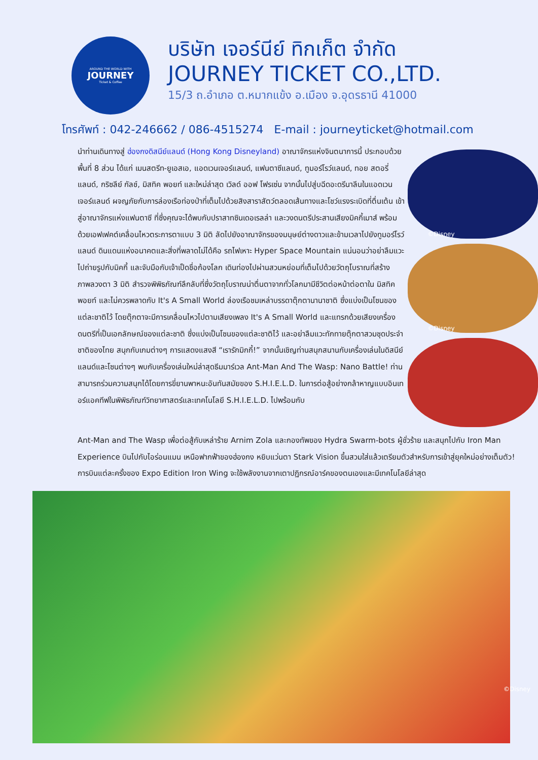AROUND THE WORLD WITH
JOURNEY
Ticket & Coffee
บริษัท เจอร์นีย์ ทิกเก็ต จำกัด
JOURNEY TICKET CO.,LTD.
15/3 ถ.อำเภอ ต.หมากแข้ง อ.เมือง จ.อุดรธานี 41000
โทรศัพท์ : 042-246662 / 086-4515274 E-mail : journeyticket@hotmail.com
นำท่านเดินทางสู่ ฮ่องกงดิสนีย์แลนด์ (Hong Kong Disneyland) อาณาจักรแห่งจินตนาการนี้ ประกอบด้วยพื้นที่ 8 ส่วน ได้แก่ เมนสตรีท-ยูเอสเอ, แอดเวนเจอร์แลนด์, แฟนตาซีแลนด์, ทูมอร์โรว์แลนด์, ทอย สตอรี่ แลนด์, กริซลีย์ กัลช์, มิสทิค พอยท์ และใหม่ล่าสุด เวิลด์ ออฟ โฟรเซ่น จากนั้นไปสู่บฉีดอะดรีนาลีนในแอดเวนเจอร์แลนด์ ผจญภัยกับการล่องเรือท่องป่าที่เต็มไปด้วยสิงสาราสัตว์ตลอดเส้นทางและโชว์แรงระเบิดที่ตื่นเต้น เข้าสู่อาณาจักรแห่งแฟนตาซี ที่ซึ่งคุณจะได้พบกับปราสาทซินเดอเรลล่า และวงดนตรีประสานเสียงมิคกี้เมาส์ พร้อมด้วยเอฟเฟคต์เคลื่อนไหวตระการตาแบบ 3 มิติ ลัดไปยังอาณาจักรของมนุษย์ต่างดาวและข้ามเวลาไปยังทูมอร์โรว์แลนด์ ดินแดนแห่งอนาคตและสิ่งที่พลาดไม่ได้คือ รถไฟเหาะ Hyper Space Mountain แน่นอนว่าอย่าลืมแวะไปถ่ายรูปกับมิคกี้ และจับมือกับเจ้าเป็ดชื่อก้องโลก เดินท่องไปผ่านสวนหย่อมที่เต็มไปด้วยวัตถุโบราณที่สร้างภาพลวงตา 3 มิติ สำรวจพิพิธภัณฑ์ลึกลับที่ซึ่งวัตถุโบราณน่าตื่นตาจากทั่วโลกมามีชีวิตต่อหน้าต่อตาใน มิสทิค พอยท์ และไม่ควรพลาดกับ It's A Small World ล่องเรือชมเหล่าบรรดาตุ๊กตานานาชาติ ซึ่งแบ่งเป็นโซนของแต่ละชาติไว้ โดยตุ๊กตาจะมีการเคลื่อนไหวไปตามเสียงเพลง It's A Small World และแทรกด้วยเสียงเครื่องดนตรีที่เป็นเอกลักษณ์ของแต่ละชาติ ซึ่งแบ่งเป็นโซนของแต่ละชาติไว้ และอย่าลืมแวะทักทายตุ๊กตาสวมชุดประจำชาติของไทย สนุกกับเกมต่างๆ การแสดงแสงสี “เรารักมิกกี้!” จากนั้นเชิญท่านสนุกสนานกับเครื่องเล่นในดิสนีย์แลนด์และโซนต่างๆ พบกับเครื่องเล่นใหม่ล่าสุดธีมมาร์เวล Ant-Man And The Wasp: Nano Battle! ท่านสามารถร่วมความสนุกได้โดยการขี่ยานพาหนะอันทันสมัยของ S.H.I.E.L.D. ในการต่อสู้อย่างกล้าหาญแบบอินเทอร์แอคทีฟในพิพิธภัณฑ์วิทยาศาสตร์และเทคโนโลยี S.H.I.E.L.D. ไปพร้อมกับ
©Disney
©Disney
Ant-Man and The Wasp เพื่อต่อสู้กับเหล่าร้าย Arnim Zola และกองทัพของ Hydra Swarm-bots ผู้ชั่วร้าย และสนุกไปกับ Iron Man Experience บินไปกับไอร่อนแมน เหนือฟากฟ้าของฮ่องกง หยิบแว่นตา Stark Vision ขึ้นสวมใส่แล้วเตรียมตัวสำหรับการเข้าสู่ยุคใหม่อย่างเต็มตัว! การบินแต่ละครั้งของ Expo Edition Iron Wing จะใช้พลังงานจากเตาปฏิกรณ์อาร์คของตนเองและมีเทคโนโลยีล่าสุด
©Disney